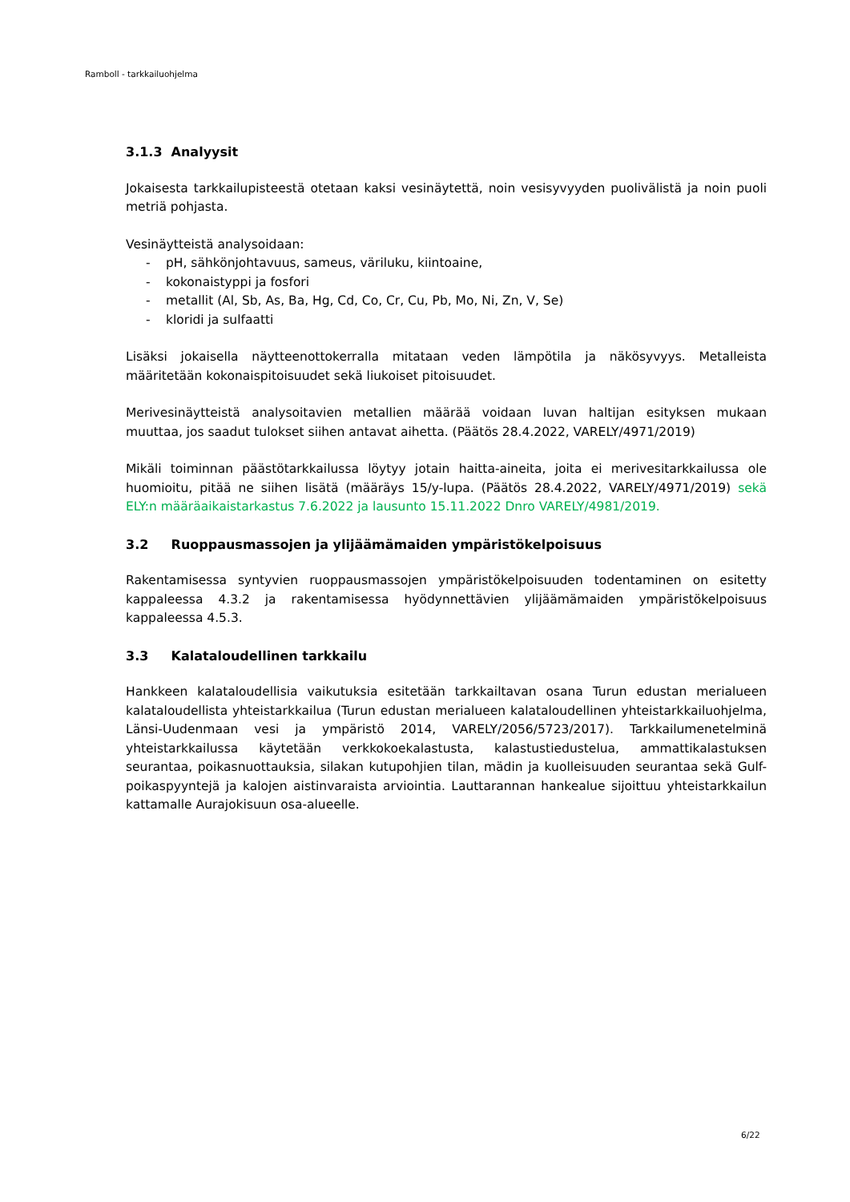Ramboll - tarkkailuohjelma
3.1.3 Analyysit
Jokaisesta tarkkailupisteestä otetaan kaksi vesinäytettä, noin vesisyvyyden puolivälistä ja noin puoli metriä pohjasta.
Vesinäytteistä analysoidaan:
- pH, sähkönjohtavuus, sameus, väriluku, kiintoaine,
- kokonaistyppi ja fosfori
- metallit (Al, Sb, As, Ba, Hg, Cd, Co, Cr, Cu, Pb, Mo, Ni, Zn, V, Se)
- kloridi ja sulfaatti
Lisäksi jokaisella näytteenottokerralla mitataan veden lämpötila ja näkösyvyys. Metalleista määritetään kokonaispitoisuudet sekä liukoiset pitoisuudet.
Merivesinäytteistä analysoitavien metallien määrää voidaan luvan haltijan esityksen mukaan muuttaa, jos saadut tulokset siihen antavat aihetta. (Päätös 28.4.2022, VARELY/4971/2019)
Mikäli toiminnan päästötarkkailussa löytyy jotain haitta-aineita, joita ei merivesitarkkailussa ole huomioitu, pitää ne siihen lisätä (määräys 15/y-lupa. (Päätös 28.4.2022, VARELY/4971/2019) sekä ELY:n määräaikaistarkastus 7.6.2022 ja lausunto 15.11.2022 Dnro VARELY/4981/2019.
3.2 Ruoppausmassojen ja ylijäämämaiden ympäristökelpoisuus
Rakentamisessa syntyvien ruoppausmassojen ympäristökelpoisuuden todentaminen on esitetty kappaleessa 4.3.2 ja rakentamisessa hyödynnettävien ylijäämämaiden ympäristökelpoisuus kappaleessa 4.5.3.
3.3 Kalataloudellinen tarkkailu
Hankkeen kalataloudellisia vaikutuksia esitetään tarkkailtavan osana Turun edustan merialueen kalataloudellista yhteistarkkailua (Turun edustan merialueen kalataloudellinen yhteistarkkailuohjelma, Länsi-Uudenmaan vesi ja ympäristö 2014, VARELY/2056/5723/2017). Tarkkailumenetelminä yhteistarkkailussa käytetään verkkokoekalastusta, kalastustiedustelua, ammattikalastuksen seurantaa, poikasnuottauksia, silakan kutupohjien tilan, mädin ja kuolleisuuden seurantaa sekä Gulf-poikaspyyntejä ja kalojen aistinvaraista arviointia. Lauttarannan hankealue sijoittuu yhteistarkkailun kattamalle Aurajokisuun osa-alueelle.
6/22